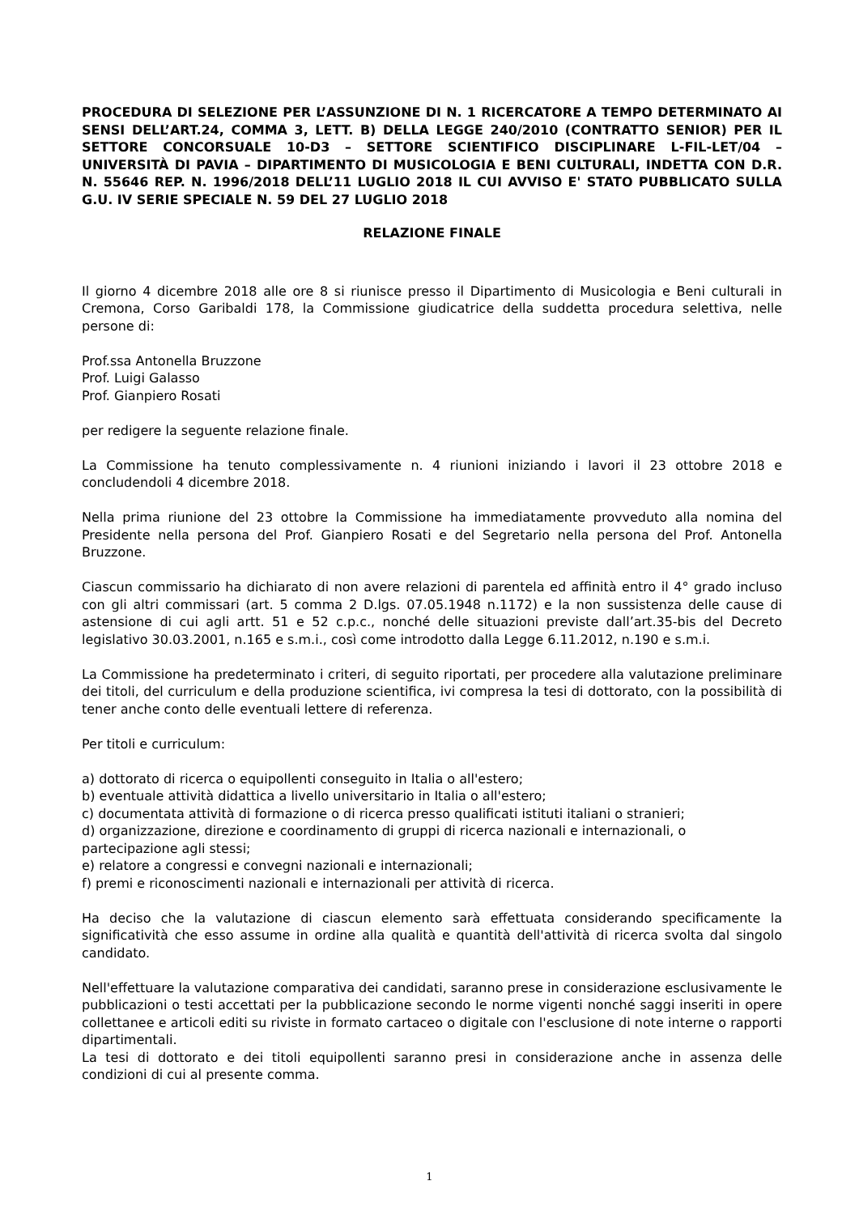PROCEDURA DI SELEZIONE PER L’ASSUNZIONE DI N. 1 RICERCATORE A TEMPO DETERMINATO AI SENSI DELL’ART.24, COMMA 3, LETT. B) DELLA LEGGE 240/2010 (CONTRATTO SENIOR) PER IL SETTORE CONCORSUALE 10-D3 – SETTORE SCIENTIFICO DISCIPLINARE L-FIL-LET/04 – UNIVERSITÀ DI PAVIA – DIPARTIMENTO DI MUSICOLOGIA E BENI CULTURALI, INDETTA CON D.R. N. 55646 REP. N. 1996/2018 DELL’11 LUGLIO 2018 IL CUI AVVISO E' STATO PUBBLICATO SULLA G.U. IV SERIE SPECIALE N. 59 DEL 27 LUGLIO 2018
RELAZIONE FINALE
Il giorno 4 dicembre 2018 alle ore 8 si riunisce presso il Dipartimento di Musicologia e Beni culturali in Cremona, Corso Garibaldi 178, la Commissione giudicatrice della suddetta procedura selettiva, nelle persone di:
Prof.ssa Antonella Bruzzone
Prof. Luigi Galasso
Prof. Gianpiero Rosati
per redigere la seguente relazione finale.
La Commissione ha tenuto complessivamente n. 4 riunioni iniziando i lavori il 23 ottobre 2018 e concludendoli 4 dicembre 2018.
Nella prima riunione del 23 ottobre la Commissione ha immediatamente provveduto alla nomina del Presidente nella persona del Prof. Gianpiero Rosati e del Segretario nella persona del Prof. Antonella Bruzzone.
Ciascun commissario ha dichiarato di non avere relazioni di parentela ed affinità entro il 4° grado incluso con gli altri commissari (art. 5 comma 2 D.lgs. 07.05.1948 n.1172) e la non sussistenza delle cause di astensione di cui agli artt. 51 e 52 c.p.c., nonché delle situazioni previste dall’art.35-bis del Decreto legislativo 30.03.2001, n.165 e s.m.i., così come introdotto dalla Legge 6.11.2012, n.190 e s.m.i.
La Commissione ha predeterminato i criteri, di seguito riportati, per procedere alla valutazione preliminare dei titoli, del curriculum e della produzione scientifica, ivi compresa la tesi di dottorato, con la possibilità di tener anche conto delle eventuali lettere di referenza.
Per titoli e curriculum:
a) dottorato di ricerca o equipollenti conseguito in Italia o all'estero;
b) eventuale attività didattica a livello universitario in Italia o all'estero;
c) documentata attività di formazione o di ricerca presso qualificati istituti italiani o stranieri;
d) organizzazione, direzione e coordinamento di gruppi di ricerca nazionali e internazionali, o partecipazione agli stessi;
e) relatore a congressi e convegni nazionali e internazionali;
f) premi e riconoscimenti nazionali e internazionali per attività di ricerca.
Ha deciso che la valutazione di ciascun elemento sarà effettuata considerando specificamente la significatività che esso assume in ordine alla qualità e quantità dell'attività di ricerca svolta dal singolo candidato.
Nell'effettuare la valutazione comparativa dei candidati, saranno prese in considerazione esclusivamente le pubblicazioni o testi accettati per la pubblicazione secondo le norme vigenti nonché saggi inseriti in opere collettanee e articoli editi su riviste in formato cartaceo o digitale con l'esclusione di note interne o rapporti dipartimentali.
La tesi di dottorato e dei titoli equipollenti saranno presi in considerazione anche in assenza delle condizioni di cui al presente comma.
1